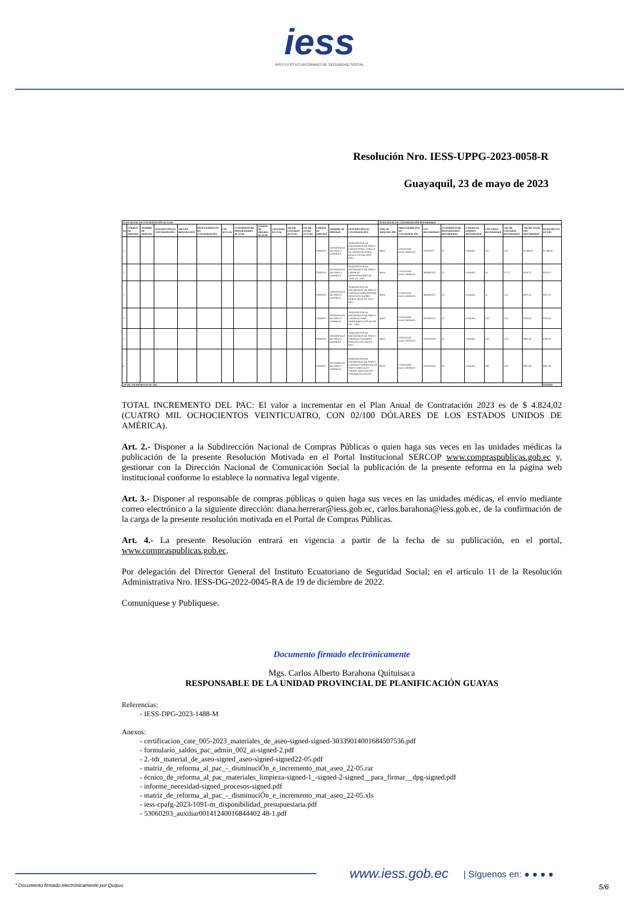iess
INSTITUTO ECUATORIANO DE SEGURIDAD SOCIAL
Resolución Nro. IESS-UPPG-2023-0058-R
Guayaquil, 23 de mayo de 2023
| PLAN ANUAL DE CONTRATACIÓN ACTUAL | | | | | | | | | | | | | | | PLAN ANUAL DE CONTRATACIÓN REFORMADO | | | | | | | | |
| --- | --- | --- | --- | --- | --- | --- | --- | --- | --- | --- | --- | --- | --- | --- | --- | --- | --- | --- | --- | --- | --- | --- | --- |
| No | CÓDIGO DE PARTIDA | NOMBRE DE PARTIDA | DESCRIPCIÓN DE CONTRATACIÓN | TIPO DE ADQUISICIÓN | PROCEDIMIENTO DE CONTRATACIÓN | CPC ACTUAL | CUATRIMESTRE PROGRAMADO ACTUAL | UNIDAD DE MEDIDA ACTUAL | CANTIDAD ACTUAL | VALOR UNITARIO ACTUAL | VALOR TOTAL ACTUAL | CÓDIGO DE PARTIDA | NOMBRE DE PARTIDA | DESCRIPCIÓN DE CONTRATACIÓN | TIPO DE ADQUISICIÓN | PROCEDIMIENTO DE CONTRATACIÓN | CPC REFORMADO | CUATRIMESTRE PROGRAMADO REFORMADO | UNIDAD DE MEDIDA REFORMADA | CANTIDAD REFORMADA | VALOR UNITARIO REFORMADO | VALOR TOTAL PAC REFORMADO | INCREMENTO DE PAC |
| 1 | | | | | | | | | | | | 53060203 | MATERIALES DE ASEO Y LIMPIEZA | ADQUISICION DE MATERIALES DE ASEO Y LIPIEZA PAPEL TOALLA DE MANOS BLANCO ROLLO 100 METROS - DPG | BIEN | CATALOGO ELECTRONICO | 321931017 | C2 | UNIDAD | 352 | 4,25 | $1.496,00 | $1.496,00 |
| 2 | | | | | | | | | | | | 53060203 | MATERIALES DE ASEO Y LIMPIEZA | ADQUISICION DE MATERIALES DE ASEO Y LIMPIEZA DISPENSADORES DE TOALLA - DPG | BIEN | CATALOGO ELECTRONICO | 3694000122 | C2 | UNIDAD | 44 | 11,73 | $516,12 | $516,12 |
| 3 | | | | | | | | | | | | 53060203 | MATERIALES DE ASEO Y LIMPIEZA | ADQUISICION DE MATERIALES DE ASEO Y LIMPIEZA DISPENSASOR HIGIENICO JUMBO DOBLE HOJA 250 MTS - DPG | BIEN | CATALOGO ELECTRONICO | 3694000121 | C2 | UNIDAD | 51 | 12,5 | $637,50 | $637,50 |
| 4 | | | | | | | | | | | | 53060203 | MATERIALES DE ASEO Y LIMPIEZA | ADQUISICION DE MATERIALES DE ASEO Y LIMPIEZA CERA PARAVEHICULOS DE 500 GR. - DPG | BIEN | CATALOGO ELECTRONICO | 3541003111 | C2 | UNIDAD | 144 | 5,50 | $792,00 | $792,00 |
| 5 | | | | | | | | | | | | 53060203 | MATERIALES DE ASEO Y LIMPIEZA | ADQUISICION DE MATERIALES DE ASEO Y LIMPIEZA SHAMPOO PARA AUTOS GALON - DPG | BIEN | CATALOGO ELECTRONICO | 3532200128 | C2 | UNIDAD | 144 | 2,74 | $394,56 | $394,56 |
| 6 | | | | | | | | | | | | 53060203 | MATERIALES DE ASEO Y LIMPIEZA | ADQUISICION DE MATERIALES DE ASEO Y LIMPIEZA AMBIENTALES PARA VEHICULOS VARIAS FRAGANCIAS LIQUIDO EN GALON | BIEN | CATALOGO ELECTRONICO | 3533100126 | C2 | UNIDAD | 288 | 3,43 | $987,84 | $987,84 |
| TOTAL INCREMENTO AL PAC | | | | | | | | | | | | | | | | | | | | | | | $4.824,02 |
TOTAL INCREMENTO DEL PAC: El valor a incrementar en el Plan Anual de Contratación 2023 es de $ 4.824,02 (CUATRO MIL OCHOCIENTOS VEINTICUATRO, CON 02/100 DÓLARES DE LOS ESTADOS UNIDOS DE AMÉRICA).
Art. 2.- Disponer a la Subdirección Nacional de Compras Públicas o quien haga sus veces en las unidades médicas la publicación de la presente Resolución Motivada en el Portal Institucional SERCOP www.compraspublicas.gob.ec y, gestionar con la Dirección Nacional de Comunicación Social la publicación de la presente reforma en la página web institucional conforme lo establece la normativa legal vigente.
Art. 3.- Disponer al responsable de compras públicas o quien haga sus veces en las unidades médicas, el envío mediante correo electrónico a la siguiente dirección: diana.herrerar@iess.gob.ec, carlos.barahona@iess.gob.ec, de la confirmación de la carga de la presente resolución motivada en el Portal de Compras Públicas.
Art. 4.- La presente Resolución entrará en vigencia a partir de la fecha de su publicación, en el portal, www.compraspublicas.gob.ec.
Por delegación del Director General del Instituto Ecuatoriano de Seguridad Social; en el artículo 11 de la Resolución Administrativa Nro. IESS-DG-2022-0045-RA de 19 de diciembre de 2022.
Comuníquese y Publíquese.
Documento firmado electrónicamente
Mgs. Carlos Alberto Barahona Quituisaca
RESPONSABLE DE LA UNIDAD PROVINCIAL DE PLANIFICACIÓN GUAYAS
Referencias:
- IESS-DPG-2023-1488-M
Anexos:
- certificacion_cate_005-2023_materiales_de_aseo-signed-signed-30339014001684507536.pdf
- formulario_saldos_pac_admin_002_ai-signed-2.pdf
- 2.-tdr_material_de_aseo-signed_aseo-signed-signed22-05.pdf
- matriz_de_reforma_al_pac_-_disminuciÓn_e_incremento_mat_aseo_22-05.rar
- écnico_de_reforma_al_pac_materiales_limpieza-signed-1_-signed-2-signed__para_firmar__dpg-signed.pdf
- informe_necesidad-signed_procesos-signed.pdf
- matriz_de_reforma_al_pac_-_disminuciÓn_e_incremento_mat_aseo_22-05.xls
- iess-cpafg-2023-1091-m_disponibilidad_presupuestaria.pdf
- 53060203_auxiliar00141240016844402 48-1.pdf
www.iess.gob.ec
| Síguenos en: ● ● ● ●
* Documento firmado electrónicamente por Quipux 5/6